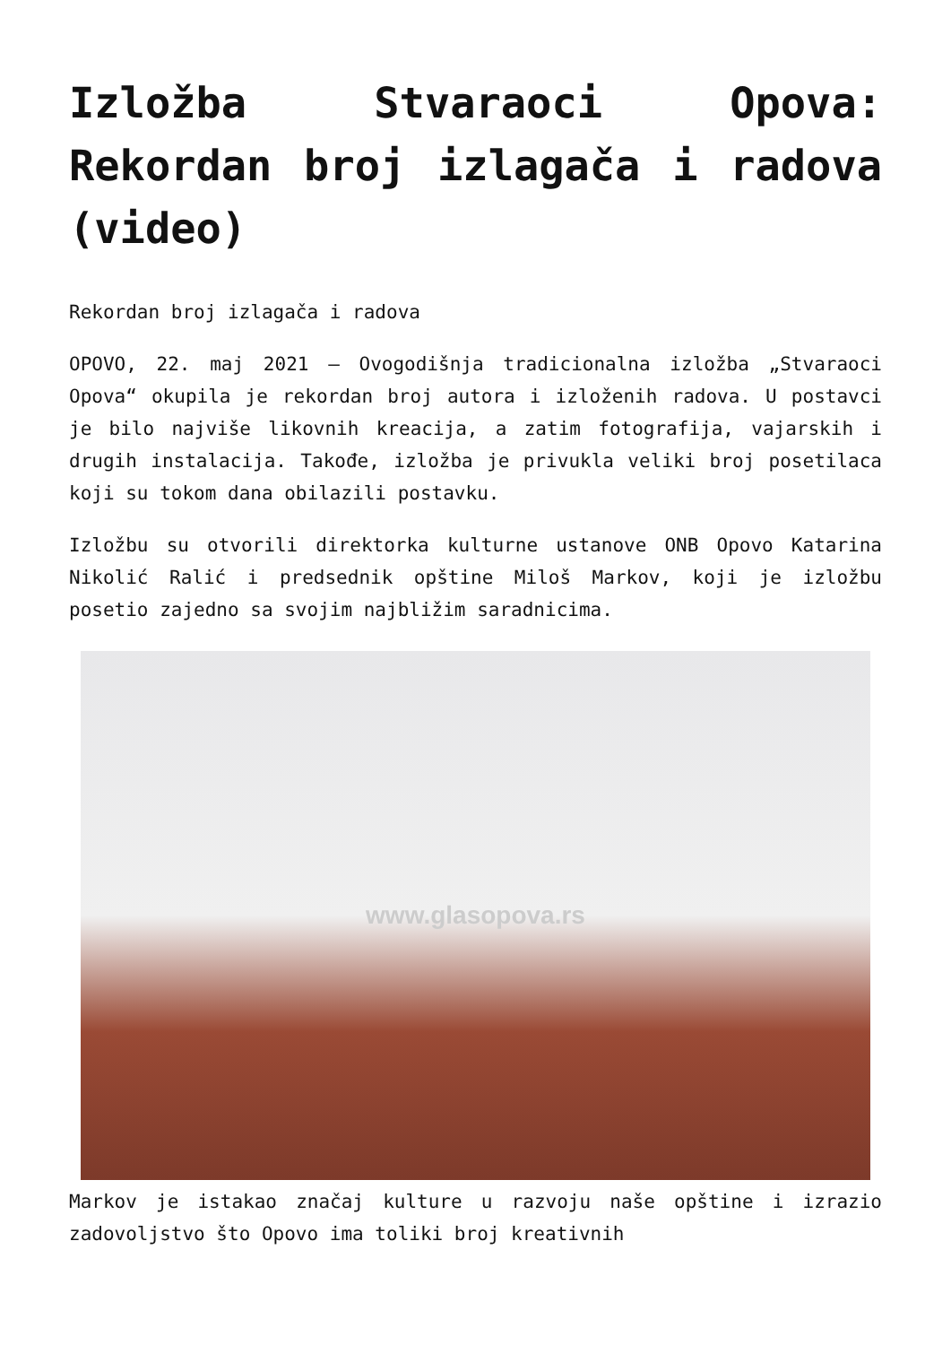Izložba Stvaraoci Opova: Rekordan broj izlagača i radova (video)
Rekordan broj izlagača i radova
OPOVO, 22. maj 2021 – Ovogodišnja tradicionalna izložba „Stvaraoci Opova“ okupila je rekordan broj autora i izloženih radova. U postavci je bilo najviše likovnih kreacija, a zatim fotografija, vajarskih i drugih instalacija. Takođe, izložba je privukla veliki broj posetilaca koji su tokom dana obilazili postavku.
Izložbu su otvorili direktorka kulturne ustanove ONB Opovo Katarina Nikolić Ralić i predsednik opštine Miloš Markov, koji je izložbu posetio zajedno sa svojim najbližim saradnicima.
www.glasopova.rs
Markov je istakao značaj kulture u razvoju naše opštine i izrazio zadovoljstvo što Opovo ima toliki broj kreativnih